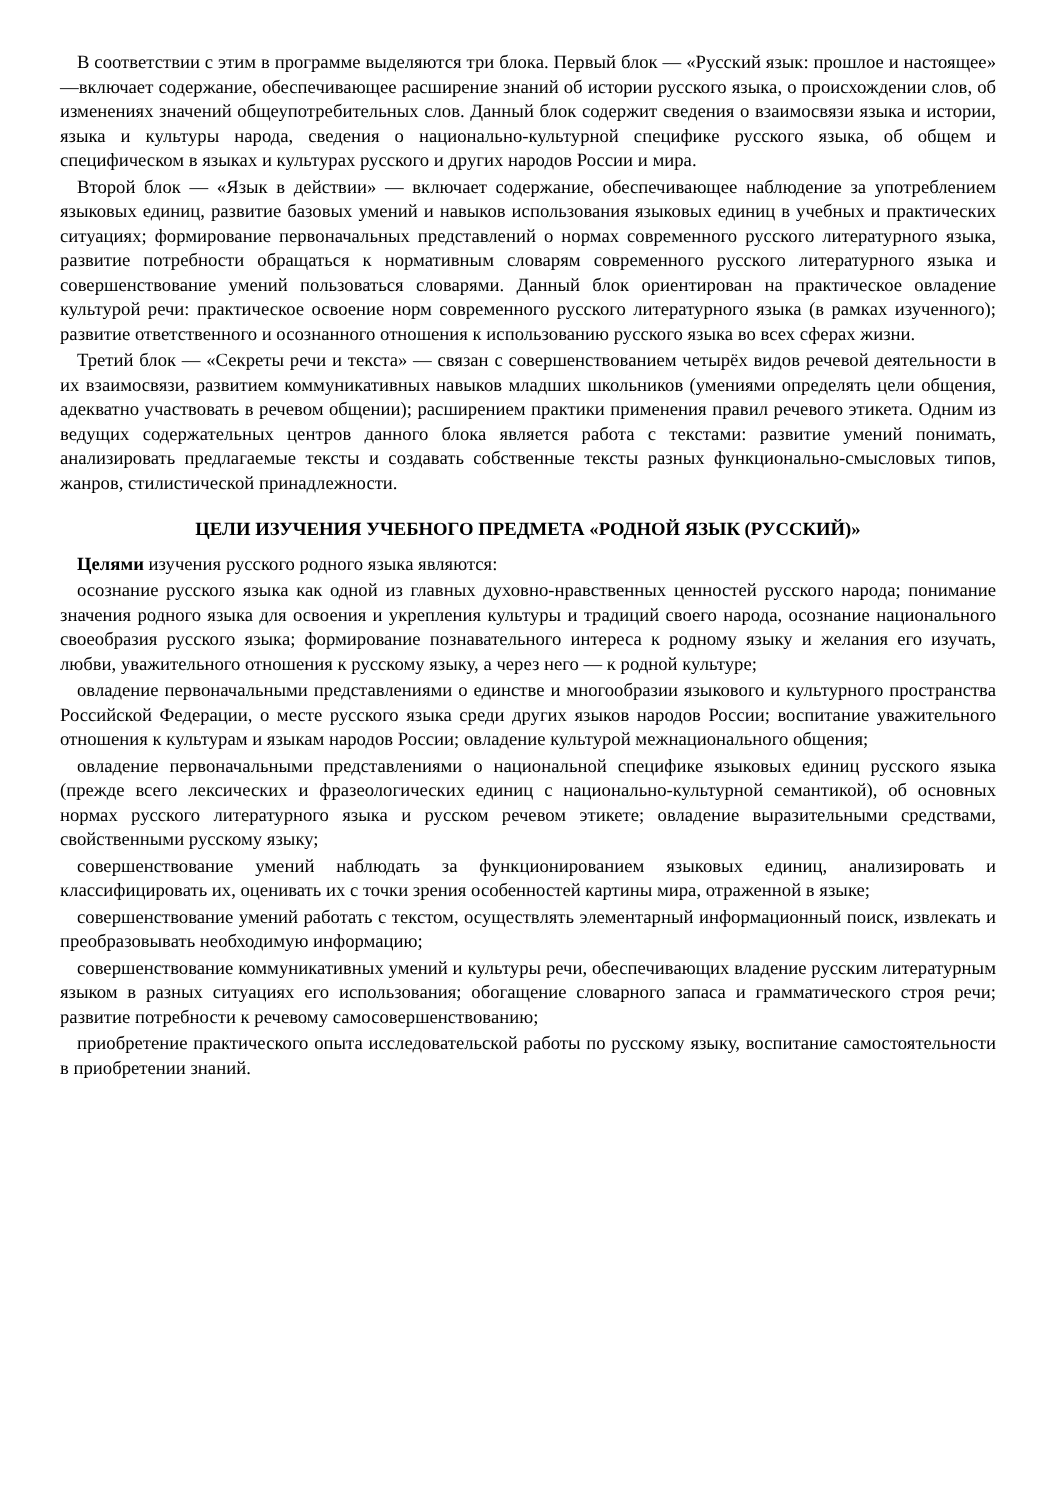В соответствии с этим в программе выделяются три блока. Первый блок — «Русский язык: прошлое и настоящее» —включает содержание, обеспечивающее расширение знаний об истории русского языка, о происхождении слов, об изменениях значений общеупотребительных слов. Данный блок содержит сведения о взаимосвязи языка и истории, языка и культуры народа, сведения о национально-культурной специфике русского языка, об общем и специфическом в языках и культурах русского и других народов России и мира.
Второй блок — «Язык в действии» — включает содержание, обеспечивающее наблюдение за употреблением языковых единиц, развитие базовых умений и навыков использования языковых единиц в учебных и практических ситуациях; формирование первоначальных представлений о нормах современного русского литературного языка, развитие потребности обращаться к нормативным словарям современного русского литературного языка и совершенствование умений пользоваться словарями. Данный блок ориентирован на практическое овладение культурой речи: практическое освоение норм современного русского литературного языка (в рамках изученного); развитие ответственного и осознанного отношения к использованию русского языка во всех сферах жизни.
Третий блок — «Секреты речи и текста» — связан с совершенствованием четырёх видов речевой деятельности в их взаимосвязи, развитием коммуникативных навыков младших школьников (умениями определять цели общения, адекватно участвовать в речевом общении); расширением практики применения правил речевого этикета. Одним из ведущих содержательных центров данного блока является работа с текстами: развитие умений понимать, анализировать предлагаемые тексты и создавать собственные тексты разных функционально-смысловых типов, жанров, стилистической принадлежности.
ЦЕЛИ ИЗУЧЕНИЯ УЧЕБНОГО ПРЕДМЕТА «РОДНОЙ ЯЗЫК (РУССКИЙ)»
Целями изучения русского родного языка являются:
осознание русского языка как одной из главных духовно-нравственных ценностей русского народа; понимание значения родного языка для освоения и укрепления культуры и традиций своего народа, осознание национального своеобразия русского языка; формирование познавательного интереса к родному языку и желания его изучать, любви, уважительного отношения к русскому языку, а через него — к родной культуре;
овладение первоначальными представлениями о единстве и многообразии языкового и культурного пространства Российской Федерации, о месте русского языка среди других языков народов России; воспитание уважительного отношения к культурам и языкам народов России; овладение культурой межнационального общения;
овладение первоначальными представлениями о национальной специфике языковых единиц русского языка (прежде всего лексических и фразеологических единиц с национально-культурной семантикой), об основных нормах русского литературного языка и русском речевом этикете; овладение выразительными средствами, свойственными русскому языку;
совершенствование умений наблюдать за функционированием языковых единиц, анализировать и классифицировать их, оценивать их с точки зрения особенностей картины мира, отраженной в языке;
совершенствование умений работать с текстом, осуществлять элементарный информационный поиск, извлекать и преобразовывать необходимую информацию;
совершенствование коммуникативных умений и культуры речи, обеспечивающих владение русским литературным языком в разных ситуациях его использования; обогащение словарного запаса и грамматического строя речи; развитие потребности к речевому самосовершенствованию;
приобретение практического опыта исследовательской работы по русскому языку, воспитание самостоятельности в приобретении знаний.